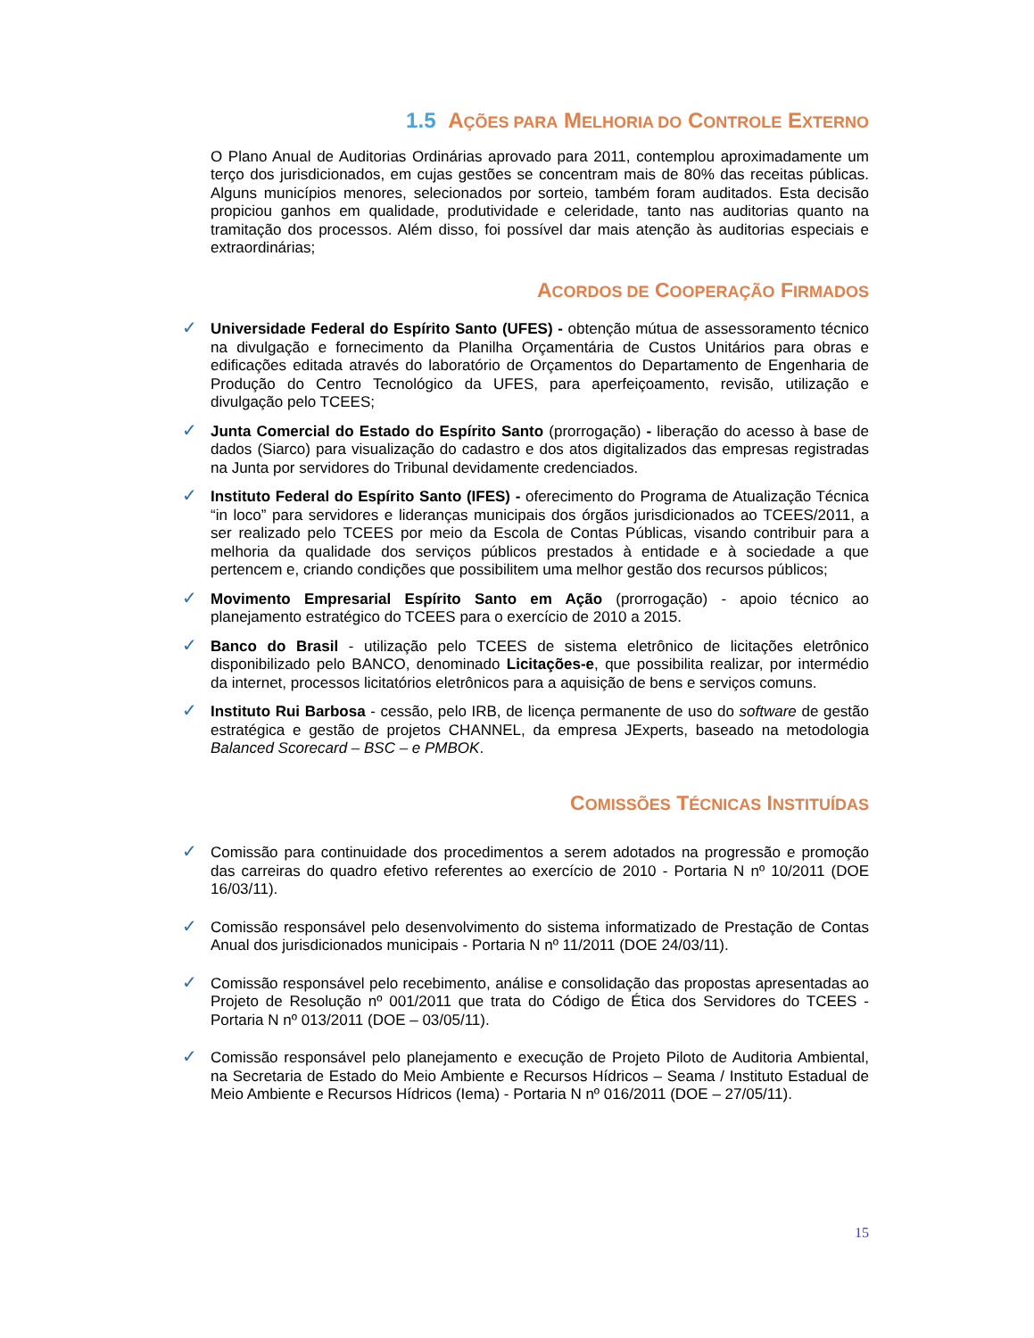1.5 AÇÕES PARA MELHORIA DO CONTROLE EXTERNO
O Plano Anual de Auditorias Ordinárias aprovado para 2011, contemplou aproximadamente um terço dos jurisdicionados, em cujas gestões se concentram mais de 80% das receitas públicas. Alguns municípios menores, selecionados por sorteio, também foram auditados. Esta decisão propiciou ganhos em qualidade, produtividade e celeridade, tanto nas auditorias quanto na tramitação dos processos. Além disso, foi possível dar mais atenção às auditorias especiais e extraordinárias;
ACORDOS DE COOPERAÇÃO FIRMADOS
✓ Universidade Federal do Espírito Santo (UFES) - obtenção mútua de assessoramento técnico na divulgação e fornecimento da Planilha Orçamentária de Custos Unitários para obras e edificações editada através do laboratório de Orçamentos do Departamento de Engenharia de Produção do Centro Tecnológico da UFES, para aperfeiçoamento, revisão, utilização e divulgação pelo TCEES;
✓ Junta Comercial do Estado do Espírito Santo (prorrogação) - liberação do acesso à base de dados (Siarco) para visualização do cadastro e dos atos digitalizados das empresas registradas na Junta por servidores do Tribunal devidamente credenciados.
✓ Instituto Federal do Espírito Santo (IFES) - oferecimento do Programa de Atualização Técnica “in loco” para servidores e lideranças municipais dos órgãos jurisdicionados ao TCEES/2011, a ser realizado pelo TCEES por meio da Escola de Contas Públicas, visando contribuir para a melhoria da qualidade dos serviços públicos prestados à entidade e à sociedade a que pertencem e, criando condições que possibilitem uma melhor gestão dos recursos públicos;
✓ Movimento Empresarial Espírito Santo em Ação (prorrogação) - apoio técnico ao planejamento estratégico do TCEES para o exercício de 2010 a 2015.
✓ Banco do Brasil - utilização pelo TCEES de sistema eletrônico de licitações eletrônico disponibilizado pelo BANCO, denominado Licitações-e, que possibilita realizar, por intermédio da internet, processos licitatórios eletrônicos para a aquisição de bens e serviços comuns.
✓ Instituto Rui Barbosa - cessão, pelo IRB, de licença permanente de uso do software de gestão estratégica e gestão de projetos CHANNEL, da empresa JExperts, baseado na metodologia Balanced Scorecard – BSC – e PMBOK.
COMISSÕES TÉCNICAS INSTITUÍDAS
✓ Comissão para continuidade dos procedimentos a serem adotados na progressão e promoção das carreiras do quadro efetivo referentes ao exercício de 2010 - Portaria N nº 10/2011 (DOE 16/03/11).
✓ Comissão responsável pelo desenvolvimento do sistema informatizado de Prestação de Contas Anual dos jurisdicionados municipais - Portaria N nº 11/2011 (DOE 24/03/11).
✓ Comissão responsável pelo recebimento, análise e consolidação das propostas apresentadas ao Projeto de Resolução nº 001/2011 que trata do Código de Ética dos Servidores do TCEES - Portaria N nº 013/2011 (DOE – 03/05/11).
✓ Comissão responsável pelo planejamento e execução de Projeto Piloto de Auditoria Ambiental, na Secretaria de Estado do Meio Ambiente e Recursos Hídricos – Seama / Instituto Estadual de Meio Ambiente e Recursos Hídricos (Iema) - Portaria N nº 016/2011 (DOE – 27/05/11).
15